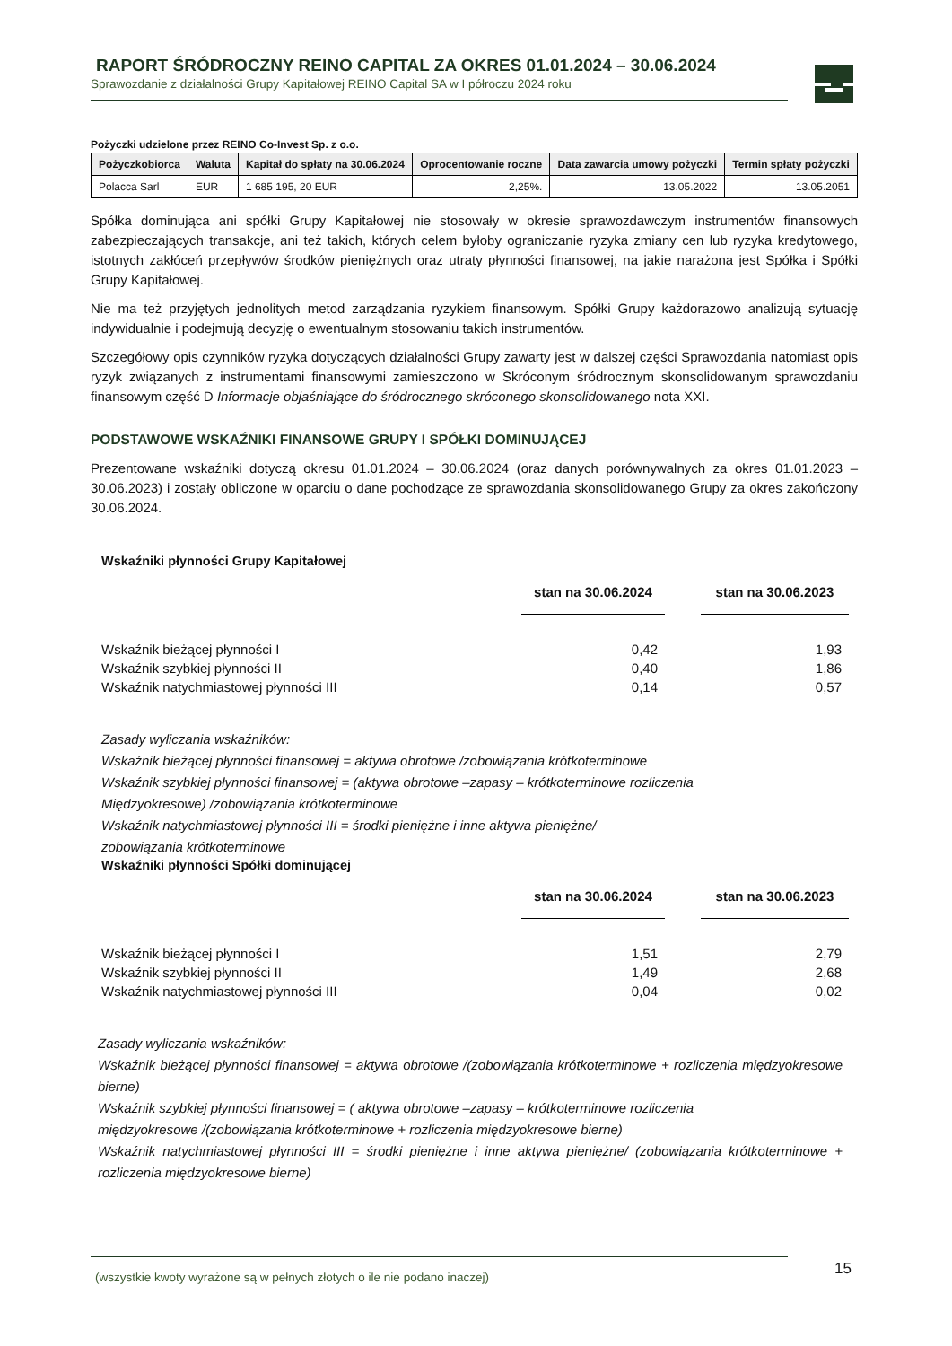RAPORT ŚRÓDROCZNY REINO CAPITAL ZA OKRES 01.01.2024 – 30.06.2024
Sprawozdanie z działalności Grupy Kapitałowej REINO Capital SA w I półroczu 2024 roku
Pożyczki udzielone przez REINO Co-Invest Sp. z o.o.
| Pożyczkobiorca | Waluta | Kapitał do spłaty na 30.06.2024 | Oprocentowanie roczne | Data zawarcia umowy pożyczki | Termin spłaty pożyczki |
| --- | --- | --- | --- | --- | --- |
| Polacca Sarl | EUR | 1 685 195, 20 EUR | 2,25%. | 13.05.2022 | 13.05.2051 |
Spółka dominująca ani spółki Grupy Kapitałowej nie stosowały w okresie sprawozdawczym instrumentów finansowych zabezpieczających transakcje, ani też takich, których celem byłoby ograniczanie ryzyka zmiany cen lub ryzyka kredytowego, istotnych zakłóceń przepływów środków pieniężnych oraz utraty płynności finansowej, na jakie narażona jest Spółka i Spółki Grupy Kapitałowej.
Nie ma też przyjętych jednolitych metod zarządzania ryzykiem finansowym. Spółki Grupy każdorazowo analizują sytuację indywidualnie i podejmują decyzję o ewentualnym stosowaniu takich instrumentów.
Szczegółowy opis czynników ryzyka dotyczących działalności Grupy zawarty jest w dalszej części Sprawozdania natomiast opis ryzyk związanych z instrumentami finansowymi zamieszczono w Skróconym śródrocznym skonsolidowanym sprawozdaniu finansowym część D Informacje objaśniające do śródrocznego skróconego skonsolidowanego nota XXI.
PODSTAWOWE WSKAŹNIKI FINANSOWE GRUPY I SPÓŁKI DOMINUJĄCEJ
Prezentowane wskaźniki dotyczą okresu 01.01.2024 – 30.06.2024 (oraz danych porównywalnych za okres 01.01.2023 – 30.06.2023) i zostały obliczone w oparciu o dane pochodzące ze sprawozdania skonsolidowanego Grupy za okres zakończony 30.06.2024.
Wskaźniki płynności Grupy Kapitałowej
| | stan na 30.06.2024 | | stan na 30.06.2023 |
| --- | --- | --- | --- |
| Wskaźnik bieżącej płynności I | 0,42 | | 1,93 |
| Wskaźnik szybkiej płynności II | 0,40 | | 1,86 |
| Wskaźnik natychmiastowej płynności III | 0,14 | | 0,57 |
Zasady wyliczania wskaźników:
Wskaźnik bieżącej płynności finansowej = aktywa obrotowe /zobowiązania krótkoterminowe
Wskaźnik szybkiej płynności finansowej = (aktywa obrotowe –zapasy – krótkoterminowe rozliczenia
Międzyokresowe) /zobowiązania krótkoterminowe
Wskaźnik natychmiastowej płynności III = środki pieniężne i inne aktywa pieniężne/
zobowiązania krótkoterminowe
Wskaźniki płynności Spółki dominującej
| | stan na 30.06.2024 | | stan na 30.06.2023 |
| --- | --- | --- | --- |
| Wskaźnik bieżącej płynności I | 1,51 | | 2,79 |
| Wskaźnik szybkiej płynności II | 1,49 | | 2,68 |
| Wskaźnik natychmiastowej płynności III | 0,04 | | 0,02 |
Zasady wyliczania wskaźników:
Wskaźnik bieżącej płynności finansowej = aktywa obrotowe /(zobowiązania krótkoterminowe + rozliczenia międzyokresowe bierne)
Wskaźnik szybkiej płynności finansowej = ( aktywa obrotowe –zapasy – krótkoterminowe rozliczenia
międzyokresowe /(zobowiązania krótkoterminowe + rozliczenia międzyokresowe bierne)
Wskaźnik natychmiastowej płynności III = środki pieniężne i inne aktywa pieniężne/ (zobowiązania krótkoterminowe + rozliczenia międzyokresowe bierne)
(wszystkie kwoty wyrażone są w pełnych złotych o ile nie podano inaczej)
15